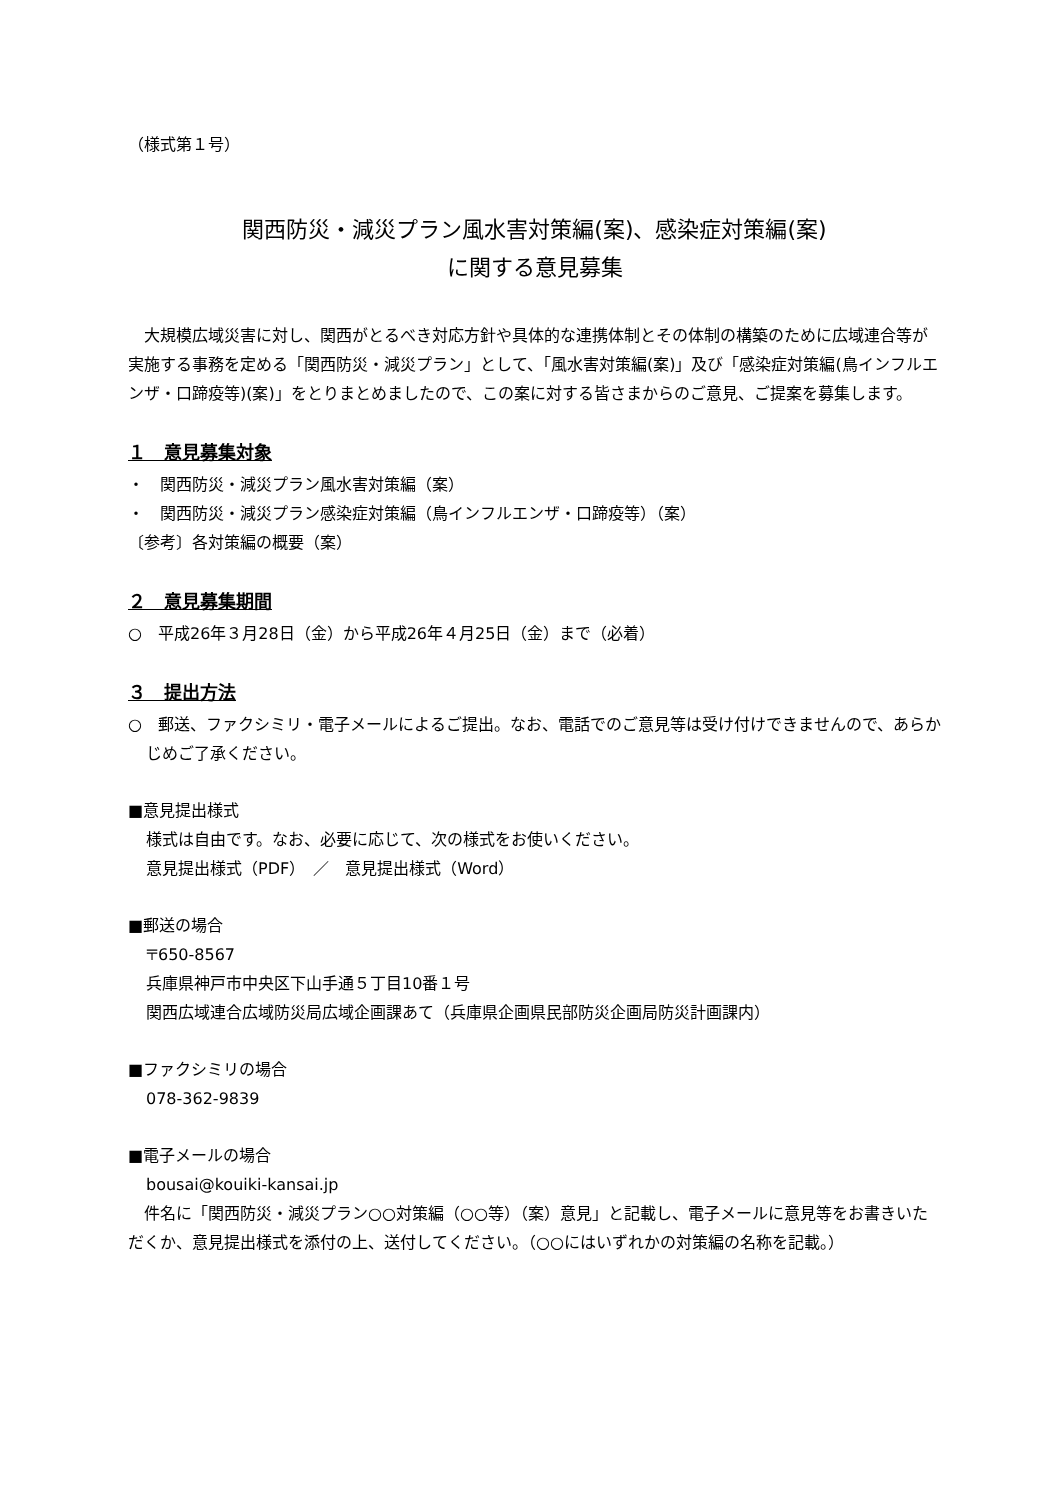（様式第１号）
関西防災・減災プラン風水害対策編(案)、感染症対策編(案)
に関する意見募集
大規模広域災害に対し、関西がとるべき対応方針や具体的な連携体制とその体制の構築のために広域連合等が実施する事務を定める「関西防災・減災プラン」として、「風水害対策編(案)」及び「感染症対策編(鳥インフルエンザ・口蹄疫等)(案)」をとりまとめましたので、この案に対する皆さまからのご意見、ご提案を募集します。
１　意見募集対象
・　関西防災・減災プラン風水害対策編（案）
・　関西防災・減災プラン感染症対策編（鳥インフルエンザ・口蹄疫等）（案）
〔参考〕各対策編の概要（案）
２　意見募集期間
○　平成26年３月28日（金）から平成26年４月25日（金）まで（必着）
３　提出方法
○　郵送、ファクシミリ・電子メールによるご提出。なお、電話でのご意見等は受け付けできませんので、あらかじめご了承ください。
■意見提出様式
様式は自由です。なお、必要に応じて、次の様式をお使いください。
意見提出様式（PDF）　／　意見提出様式（Word）
■郵送の場合
〒650-8567
兵庫県神戸市中央区下山手通５丁目10番１号
関西広域連合広域防災局広域企画課あて（兵庫県企画県民部防災企画局防災計画課内）
■ファクシミリの場合
078-362-9839
■電子メールの場合
bousai@kouiki-kansai.jp
件名に「関西防災・減災プラン○○対策編（○○等）（案）意見」と記載し、電子メールに意見等をお書きいただくか、意見提出様式を添付の上、送付してください。（○○にはいずれかの対策編の名称を記載。）